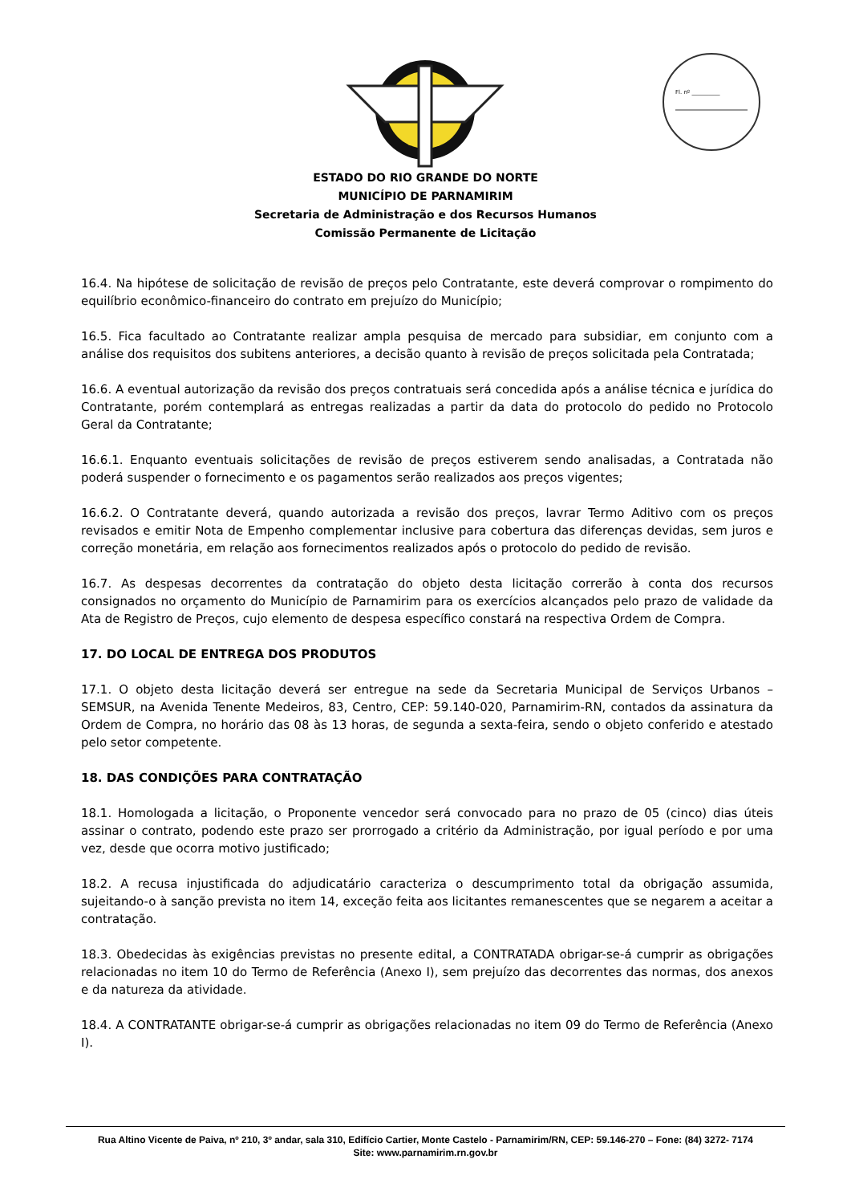Fl. nº __________
ESTADO DO RIO GRANDE DO NORTE
MUNICÍPIO DE PARNAMIRIM
Secretaria de Administração e dos Recursos Humanos
Comissão Permanente de Licitação
16.4. Na hipótese de solicitação de revisão de preços pelo Contratante, este deverá comprovar o rompimento do equilíbrio econômico-financeiro do contrato em prejuízo do Município;
16.5. Fica facultado ao Contratante realizar ampla pesquisa de mercado para subsidiar, em conjunto com a análise dos requisitos dos subitens anteriores, a decisão quanto à revisão de preços solicitada pela Contratada;
16.6. A eventual autorização da revisão dos preços contratuais será concedida após a análise técnica e jurídica do Contratante, porém contemplará as entregas realizadas a partir da data do protocolo do pedido no Protocolo Geral da Contratante;
16.6.1. Enquanto eventuais solicitações de revisão de preços estiverem sendo analisadas, a Contratada não poderá suspender o fornecimento e os pagamentos serão realizados aos preços vigentes;
16.6.2. O Contratante deverá, quando autorizada a revisão dos preços, lavrar Termo Aditivo com os preços revisados e emitir Nota de Empenho complementar inclusive para cobertura das diferenças devidas, sem juros e correção monetária, em relação aos fornecimentos realizados após o protocolo do pedido de revisão.
16.7. As despesas decorrentes da contratação do objeto desta licitação correrão à conta dos recursos consignados no orçamento do Município de Parnamirim para os exercícios alcançados pelo prazo de validade da Ata de Registro de Preços, cujo elemento de despesa específico constará na respectiva Ordem de Compra.
17. DO LOCAL DE ENTREGA DOS PRODUTOS
17.1. O objeto desta licitação deverá ser entregue na sede da Secretaria Municipal de Serviços Urbanos – SEMSUR, na Avenida Tenente Medeiros, 83, Centro, CEP: 59.140-020, Parnamirim-RN, contados da assinatura da Ordem de Compra, no horário das 08 às 13 horas, de segunda a sexta-feira, sendo o objeto conferido e atestado pelo setor competente.
18. DAS CONDIÇÕES PARA CONTRATAÇÃO
18.1. Homologada a licitação, o Proponente vencedor será convocado para no prazo de 05 (cinco) dias úteis assinar o contrato, podendo este prazo ser prorrogado a critério da Administração, por igual período e por uma vez, desde que ocorra motivo justificado;
18.2. A recusa injustificada do adjudicatário caracteriza o descumprimento total da obrigação assumida, sujeitando-o à sanção prevista no item 14, exceção feita aos licitantes remanescentes que se negarem a aceitar a contratação.
18.3. Obedecidas às exigências previstas no presente edital, a CONTRATADA obrigar-se-á cumprir as obrigações relacionadas no item 10 do Termo de Referência (Anexo I), sem prejuízo das decorrentes das normas, dos anexos e da natureza da atividade.
18.4. A CONTRATANTE obrigar-se-á cumprir as obrigações relacionadas no item 09 do Termo de Referência (Anexo I).
Rua Altino Vicente de Paiva, nº 210, 3º andar, sala 310, Edifício Cartier, Monte Castelo - Parnamirim/RN, CEP: 59.146-270 – Fone: (84) 3272- 7174
Site: www.parnamirim.rn.gov.br